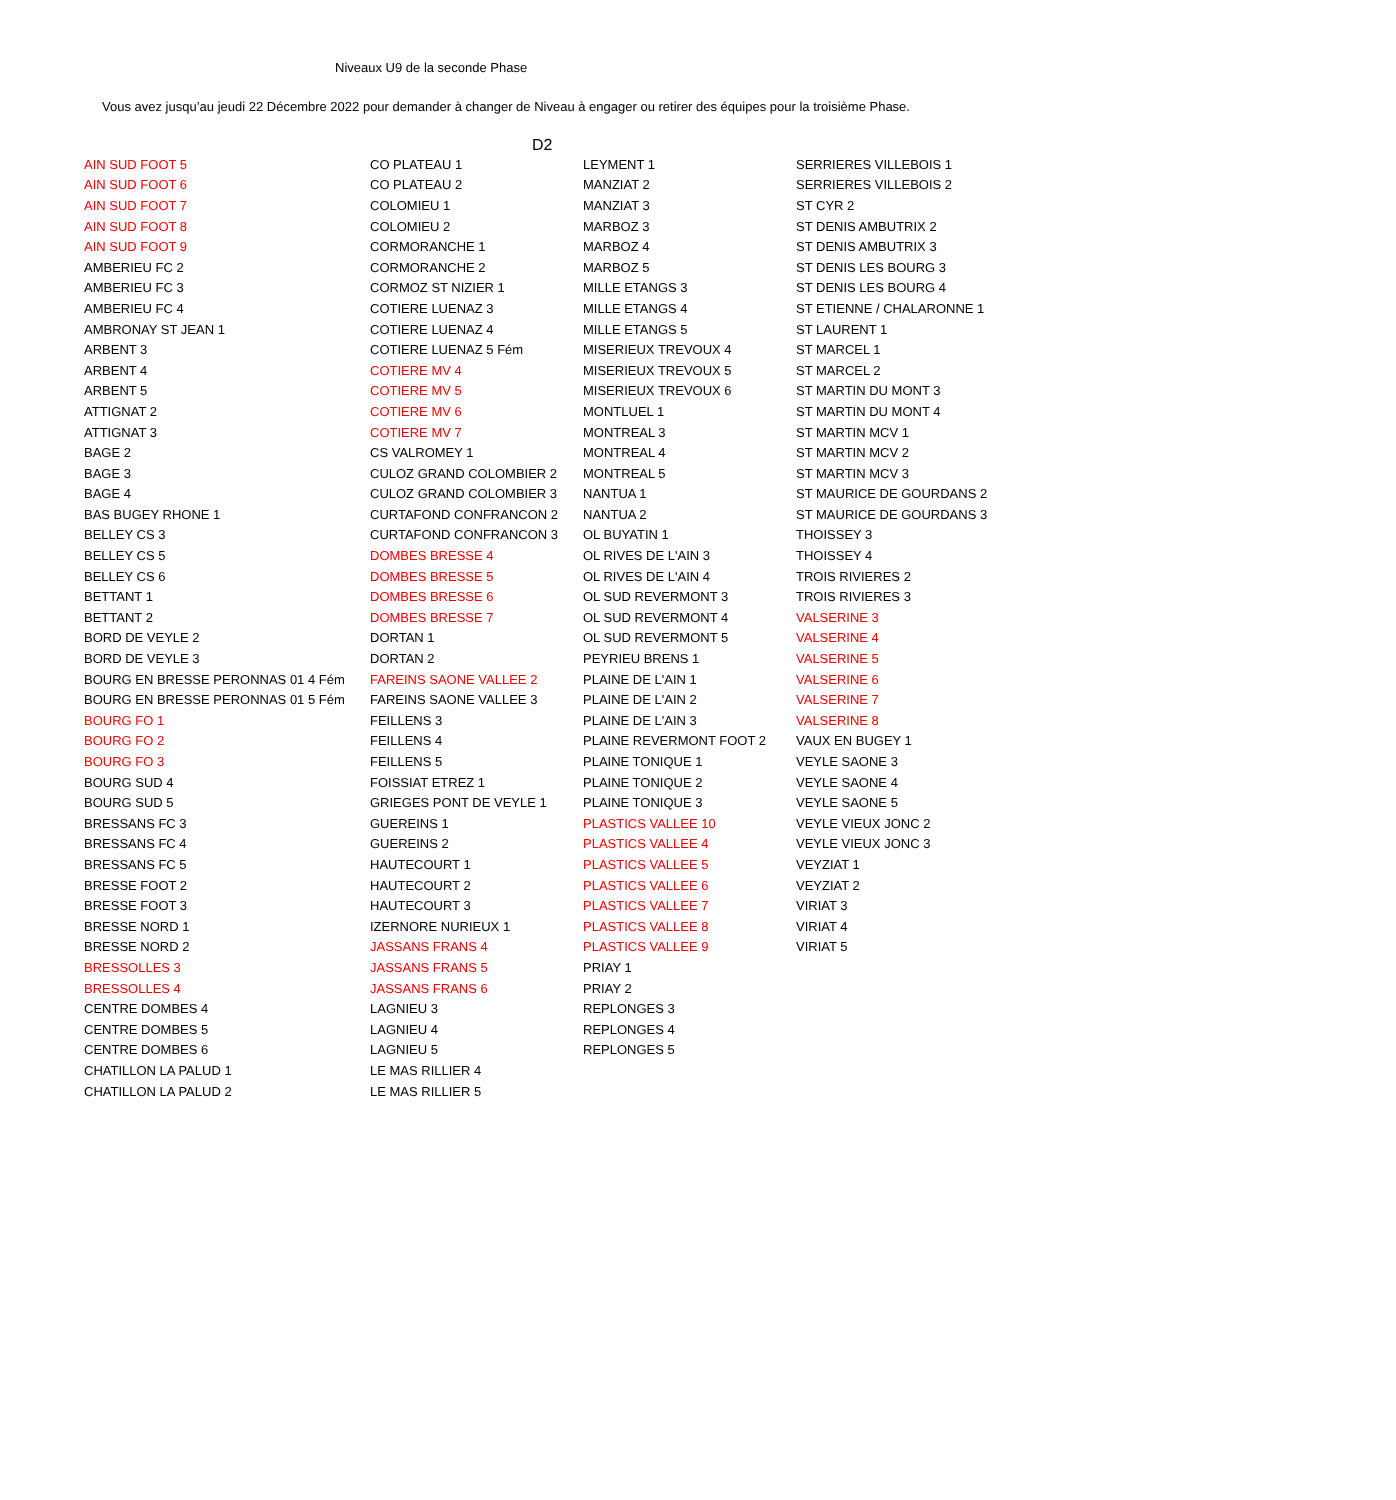Niveaux U9 de la seconde Phase
Vous avez jusqu’au jeudi 22 Décembre 2022 pour demander à changer de Niveau à engager ou retirer des équipes pour la troisième Phase.
D2
| AIN SUD FOOT 5 | CO PLATEAU 1 | LEYMENT 1 | SERRIERES VILLEBOIS 1 |
| AIN SUD FOOT 6 | CO PLATEAU 2 | MANZIAT 2 | SERRIERES VILLEBOIS 2 |
| AIN SUD FOOT 7 | COLOMIEU 1 | MANZIAT 3 | ST CYR 2 |
| AIN SUD FOOT 8 | COLOMIEU 2 | MARBOZ 3 | ST DENIS AMBUTRIX 2 |
| AIN SUD FOOT 9 | CORMORANCHE 1 | MARBOZ 4 | ST DENIS AMBUTRIX 3 |
| AMBERIEU FC 2 | CORMORANCHE 2 | MARBOZ 5 | ST DENIS LES BOURG 3 |
| AMBERIEU FC 3 | CORMOZ ST NIZIER 1 | MILLE ETANGS 3 | ST DENIS LES BOURG 4 |
| AMBERIEU FC 4 | COTIERE LUENAZ 3 | MILLE ETANGS 4 | ST ETIENNE / CHALARONNE 1 |
| AMBRONAY ST JEAN 1 | COTIERE LUENAZ 4 | MILLE ETANGS 5 | ST LAURENT 1 |
| ARBENT 3 | COTIERE LUENAZ 5 Fém | MISERIEUX TREVOUX 4 | ST MARCEL 1 |
| ARBENT 4 | COTIERE MV 4 | MISERIEUX TREVOUX 5 | ST MARCEL 2 |
| ARBENT 5 | COTIERE MV 5 | MISERIEUX TREVOUX 6 | ST MARTIN DU MONT 3 |
| ATTIGNAT 2 | COTIERE MV 6 | MONTLUEL 1 | ST MARTIN DU MONT 4 |
| ATTIGNAT 3 | COTIERE MV 7 | MONTREAL 3 | ST MARTIN MCV 1 |
| BAGE 2 | CS VALROMEY 1 | MONTREAL 4 | ST MARTIN MCV 2 |
| BAGE 3 | CULOZ GRAND COLOMBIER 2 | MONTREAL 5 | ST MARTIN MCV 3 |
| BAGE 4 | CULOZ GRAND COLOMBIER 3 | NANTUA 1 | ST MAURICE DE GOURDANS 2 |
| BAS BUGEY RHONE 1 | CURTAFOND CONFRANCON 2 | NANTUA 2 | ST MAURICE DE GOURDANS 3 |
| BELLEY CS 3 | CURTAFOND CONFRANCON 3 | OL BUYATIN 1 | THOISSEY 3 |
| BELLEY CS 5 | DOMBES BRESSE 4 | OL RIVES DE L'AIN 3 | THOISSEY 4 |
| BELLEY CS 6 | DOMBES BRESSE 5 | OL RIVES DE L'AIN 4 | TROIS RIVIERES 2 |
| BETTANT 1 | DOMBES BRESSE 6 | OL SUD REVERMONT 3 | TROIS RIVIERES 3 |
| BETTANT 2 | DOMBES BRESSE 7 | OL SUD REVERMONT 4 | VALSERINE 3 |
| BORD DE VEYLE 2 | DORTAN 1 | OL SUD REVERMONT 5 | VALSERINE 4 |
| BORD DE VEYLE 3 | DORTAN 2 | PEYRIEU BRENS 1 | VALSERINE 5 |
| BOURG EN BRESSE PERONNAS 01 4 Fém | FAREINS SAONE VALLEE 2 | PLAINE DE L'AIN 1 | VALSERINE 6 |
| BOURG EN BRESSE PERONNAS 01 5 Fém | FAREINS SAONE VALLEE 3 | PLAINE DE L'AIN 2 | VALSERINE 7 |
| BOURG FO 1 | FEILLENS 3 | PLAINE DE L'AIN 3 | VALSERINE 8 |
| BOURG FO 2 | FEILLENS 4 | PLAINE REVERMONT FOOT 2 | VAUX EN BUGEY 1 |
| BOURG FO 3 | FEILLENS 5 | PLAINE TONIQUE 1 | VEYLE SAONE 3 |
| BOURG SUD 4 | FOISSIAT ETREZ 1 | PLAINE TONIQUE 2 | VEYLE SAONE 4 |
| BOURG SUD 5 | GRIEGES PONT DE VEYLE 1 | PLAINE TONIQUE 3 | VEYLE SAONE 5 |
| BRESSANS FC 3 | GUEREINS 1 | PLASTICS VALLEE 10 | VEYLE VIEUX JONC 2 |
| BRESSANS FC 4 | GUEREINS 2 | PLASTICS VALLEE 4 | VEYLE VIEUX JONC 3 |
| BRESSANS FC 5 | HAUTECOURT 1 | PLASTICS VALLEE 5 | VEYZIAT 1 |
| BRESSE FOOT 2 | HAUTECOURT 2 | PLASTICS VALLEE 6 | VEYZIAT 2 |
| BRESSE FOOT 3 | HAUTECOURT 3 | PLASTICS VALLEE 7 | VIRIAT 3 |
| BRESSE NORD 1 | IZERNORE NURIEUX 1 | PLASTICS VALLEE 8 | VIRIAT 4 |
| BRESSE NORD 2 | JASSANS FRANS 4 | PLASTICS VALLEE 9 | VIRIAT 5 |
| BRESSOLLES 3 | JASSANS FRANS 5 | PRIAY 1 | |
| BRESSOLLES 4 | JASSANS FRANS 6 | PRIAY 2 | |
| CENTRE DOMBES 4 | LAGNIEU 3 | REPLONGES 3 | |
| CENTRE DOMBES 5 | LAGNIEU 4 | REPLONGES 4 | |
| CENTRE DOMBES 6 | LAGNIEU 5 | REPLONGES 5 | |
| CHATILLON LA PALUD 1 | LE MAS RILLIER 4 | | |
| CHATILLON LA PALUD 2 | LE MAS RILLIER 5 | | |